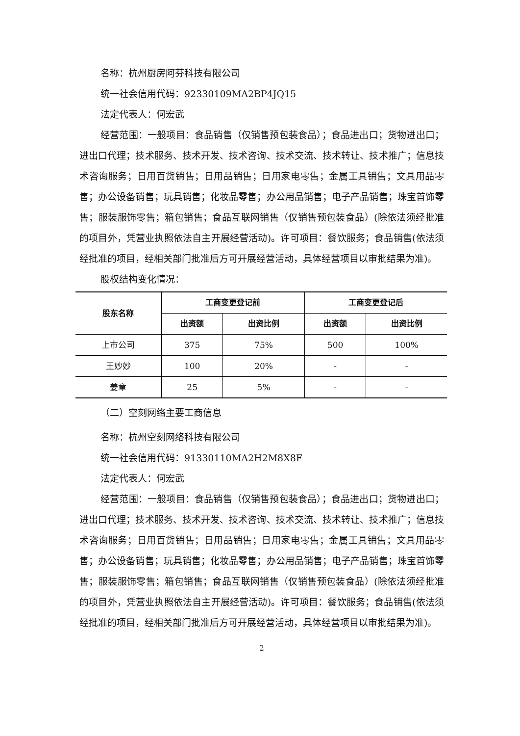名称：杭州厨房阿芬科技有限公司
统一社会信用代码：92330109MA2BP4JQ15
法定代表人：何宏武
经营范围：一般项目：食品销售（仅销售预包装食品）；食品进出口；货物进出口；进出口代理；技术服务、技术开发、技术咨询、技术交流、技术转让、技术推广；信息技术咨询服务；日用百货销售；日用品销售；日用家电零售；金属工具销售；文具用品零售；办公设备销售；玩具销售；化妆品零售；办公用品销售；电子产品销售；珠宝首饰零售；服装服饰零售；箱包销售；食品互联网销售（仅销售预包装食品）(除依法须经批准的项目外，凭营业执照依法自主开展经营活动)。许可项目：餐饮服务；食品销售(依法须经批准的项目，经相关部门批准后方可开展经营活动，具体经营项目以审批结果为准)。
股权结构变化情况：
| 股东名称 | 工商变更登记前 | | 工商变更登记后 | |
| --- | --- | --- | --- | --- |
| | 出资额 | 出资比例 | 出资额 | 出资比例 |
| 上市公司 | 375 | 75% | 500 | 100% |
| 王妙妙 | 100 | 20% | - | - |
| 姜章 | 25 | 5% | - | - |
（二）空刻网络主要工商信息
名称：杭州空刻网络科技有限公司
统一社会信用代码：91330110MA2H2M8X8F
法定代表人：何宏武
经营范围：一般项目：食品销售（仅销售预包装食品）；食品进出口；货物进出口；进出口代理；技术服务、技术开发、技术咨询、技术交流、技术转让、技术推广；信息技术咨询服务；日用百货销售；日用品销售；日用家电零售；金属工具销售；文具用品零售；办公设备销售；玩具销售；化妆品零售；办公用品销售；电子产品销售；珠宝首饰零售；服装服饰零售；箱包销售；食品互联网销售（仅销售预包装食品）(除依法须经批准的项目外，凭营业执照依法自主开展经营活动)。许可项目：餐饮服务；食品销售(依法须经批准的项目，经相关部门批准后方可开展经营活动，具体经营项目以审批结果为准)。
2